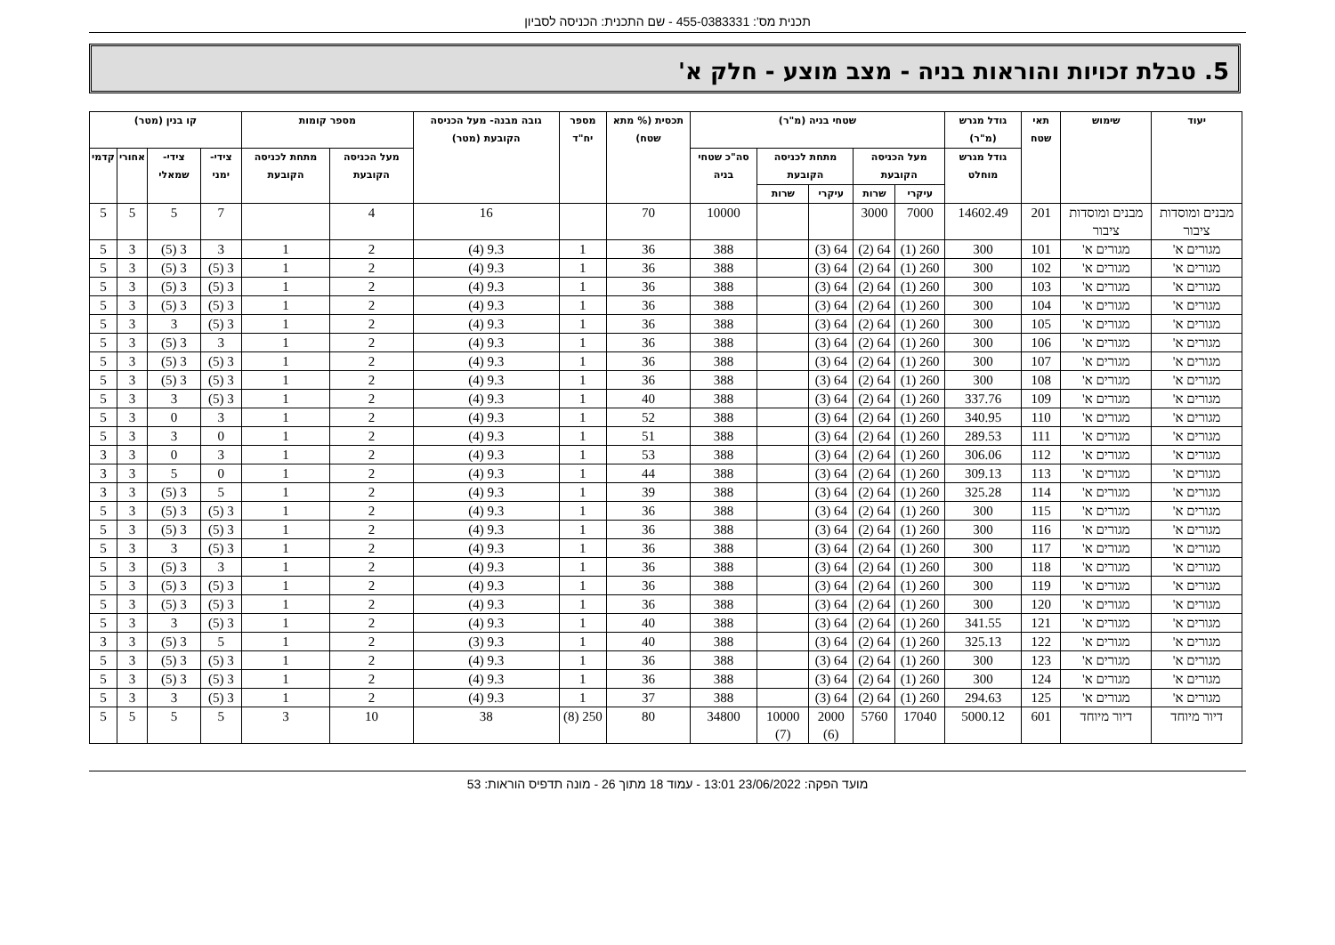תכנית מס': 455-0383331 - שם התכנית: הכניסה לסביון
5. טבלת זכויות והוראות בניה - מצב מוצע - חלק א'
| יעוד | שימוש | תאי שטח | גודל מגרש (מ"ר) | שטחי בניה (מ"ר) | | | | | תכסית (% מתא שטח) | מספר יח"ד | גובה מבנה- מעל הכניסה הקובעת (מטר) | מספר קומות | | קו בנין (מטר) | | | |
| --- | --- | --- | --- | --- | --- | --- | --- | --- | --- | --- | --- | --- | --- | --- | --- | --- | --- |
| | | | גודל מגרש מוחלט | מעל הכניסה הקובעת | | מתחת לכניסה הקובעת | | סה"כ שטחי בניה | | | | מעל הכניסה הקובעת | מתחת לכניסה הקובעת | צידי- ימני | צידי- שמאלי | אחורי | קדמי |
| | | | | עיקרי | שרות | עיקרי | שרות | | | | | | | | | | |
| מבנים ומוסדות ציבור | מבנים ומוסדות ציבור | 201 | 14602.49 | 7000 | 3000 | | | 10000 | 70 | | 16 | 4 | | 7 | 5 | 5 | 5 |
| מגורים א' | מגורים א' | 101 | 300 | 260 (1) | 64 (2) | 64 (3) | | 388 | 36 | 1 | 9.3 (4) | 2 | 1 | 3 | 3 (5) | 3 | 5 |
| מגורים א' | מגורים א' | 102 | 300 | 260 (1) | 64 (2) | 64 (3) | | 388 | 36 | 1 | 9.3 (4) | 2 | 1 | 3 (5) | 3 (5) | 3 | 5 |
| מגורים א' | מגורים א' | 103 | 300 | 260 (1) | 64 (2) | 64 (3) | | 388 | 36 | 1 | 9.3 (4) | 2 | 1 | 3 (5) | 3 (5) | 3 | 5 |
| מגורים א' | מגורים א' | 104 | 300 | 260 (1) | 64 (2) | 64 (3) | | 388 | 36 | 1 | 9.3 (4) | 2 | 1 | 3 (5) | 3 (5) | 3 | 5 |
| מגורים א' | מגורים א' | 105 | 300 | 260 (1) | 64 (2) | 64 (3) | | 388 | 36 | 1 | 9.3 (4) | 2 | 1 | 3 (5) | 3 | 3 | 5 |
| מגורים א' | מגורים א' | 106 | 300 | 260 (1) | 64 (2) | 64 (3) | | 388 | 36 | 1 | 9.3 (4) | 2 | 1 | 3 | 3 (5) | 3 | 5 |
| מגורים א' | מגורים א' | 107 | 300 | 260 (1) | 64 (2) | 64 (3) | | 388 | 36 | 1 | 9.3 (4) | 2 | 1 | 3 (5) | 3 (5) | 3 | 5 |
| מגורים א' | מגורים א' | 108 | 300 | 260 (1) | 64 (2) | 64 (3) | | 388 | 36 | 1 | 9.3 (4) | 2 | 1 | 3 (5) | 3 (5) | 3 | 5 |
| מגורים א' | מגורים א' | 109 | 337.76 | 260 (1) | 64 (2) | 64 (3) | | 388 | 40 | 1 | 9.3 (4) | 2 | 1 | 3 (5) | 3 | 3 | 5 |
| מגורים א' | מגורים א' | 110 | 340.95 | 260 (1) | 64 (2) | 64 (3) | | 388 | 52 | 1 | 9.3 (4) | 2 | 1 | 3 | 0 | 3 | 5 |
| מגורים א' | מגורים א' | 111 | 289.53 | 260 (1) | 64 (2) | 64 (3) | | 388 | 51 | 1 | 9.3 (4) | 2 | 1 | 0 | 3 | 3 | 5 |
| מגורים א' | מגורים א' | 112 | 306.06 | 260 (1) | 64 (2) | 64 (3) | | 388 | 53 | 1 | 9.3 (4) | 2 | 1 | 3 | 0 | 3 | 3 |
| מגורים א' | מגורים א' | 113 | 309.13 | 260 (1) | 64 (2) | 64 (3) | | 388 | 44 | 1 | 9.3 (4) | 2 | 1 | 0 | 5 | 3 | 3 |
| מגורים א' | מגורים א' | 114 | 325.28 | 260 (1) | 64 (2) | 64 (3) | | 388 | 39 | 1 | 9.3 (4) | 2 | 1 | 5 | 3 (5) | 3 | 3 |
| מגורים א' | מגורים א' | 115 | 300 | 260 (1) | 64 (2) | 64 (3) | | 388 | 36 | 1 | 9.3 (4) | 2 | 1 | 3 (5) | 3 (5) | 3 | 5 |
| מגורים א' | מגורים א' | 116 | 300 | 260 (1) | 64 (2) | 64 (3) | | 388 | 36 | 1 | 9.3 (4) | 2 | 1 | 3 (5) | 3 (5) | 3 | 5 |
| מגורים א' | מגורים א' | 117 | 300 | 260 (1) | 64 (2) | 64 (3) | | 388 | 36 | 1 | 9.3 (4) | 2 | 1 | 3 (5) | 3 | 3 | 5 |
| מגורים א' | מגורים א' | 118 | 300 | 260 (1) | 64 (2) | 64 (3) | | 388 | 36 | 1 | 9.3 (4) | 2 | 1 | 3 | 3 (5) | 3 | 5 |
| מגורים א' | מגורים א' | 119 | 300 | 260 (1) | 64 (2) | 64 (3) | | 388 | 36 | 1 | 9.3 (4) | 2 | 1 | 3 (5) | 3 (5) | 3 | 5 |
| מגורים א' | מגורים א' | 120 | 300 | 260 (1) | 64 (2) | 64 (3) | | 388 | 36 | 1 | 9.3 (4) | 2 | 1 | 3 (5) | 3 (5) | 3 | 5 |
| מגורים א' | מגורים א' | 121 | 341.55 | 260 (1) | 64 (2) | 64 (3) | | 388 | 40 | 1 | 9.3 (4) | 2 | 1 | 3 (5) | 3 | 3 | 5 |
| מגורים א' | מגורים א' | 122 | 325.13 | 260 (1) | 64 (2) | 64 (3) | | 388 | 40 | 1 | 9.3 (3) | 2 | 1 | 5 | 3 (5) | 3 | 3 |
| מגורים א' | מגורים א' | 123 | 300 | 260 (1) | 64 (2) | 64 (3) | | 388 | 36 | 1 | 9.3 (4) | 2 | 1 | 3 (5) | 3 (5) | 3 | 5 |
| מגורים א' | מגורים א' | 124 | 300 | 260 (1) | 64 (2) | 64 (3) | | 388 | 36 | 1 | 9.3 (4) | 2 | 1 | 3 (5) | 3 (5) | 3 | 5 |
| מגורים א' | מגורים א' | 125 | 294.63 | 260 (1) | 64 (2) | 64 (3) | | 388 | 37 | 1 | 9.3 (4) | 2 | 1 | 3 (5) | 3 | 3 | 5 |
| דיור מיוחד | דיור מיוחד | 601 | 5000.12 | 17040 | 5760 | 2000 (6) | 10000 (7) | 34800 | 80 | 250 (8) | 38 | 10 | 3 | 5 | 5 | 5 | 5 |
מועד הפקה: 23/06/2022 13:01 - עמוד 18 מתוך 26 - מונה תדפיס הוראות: 53